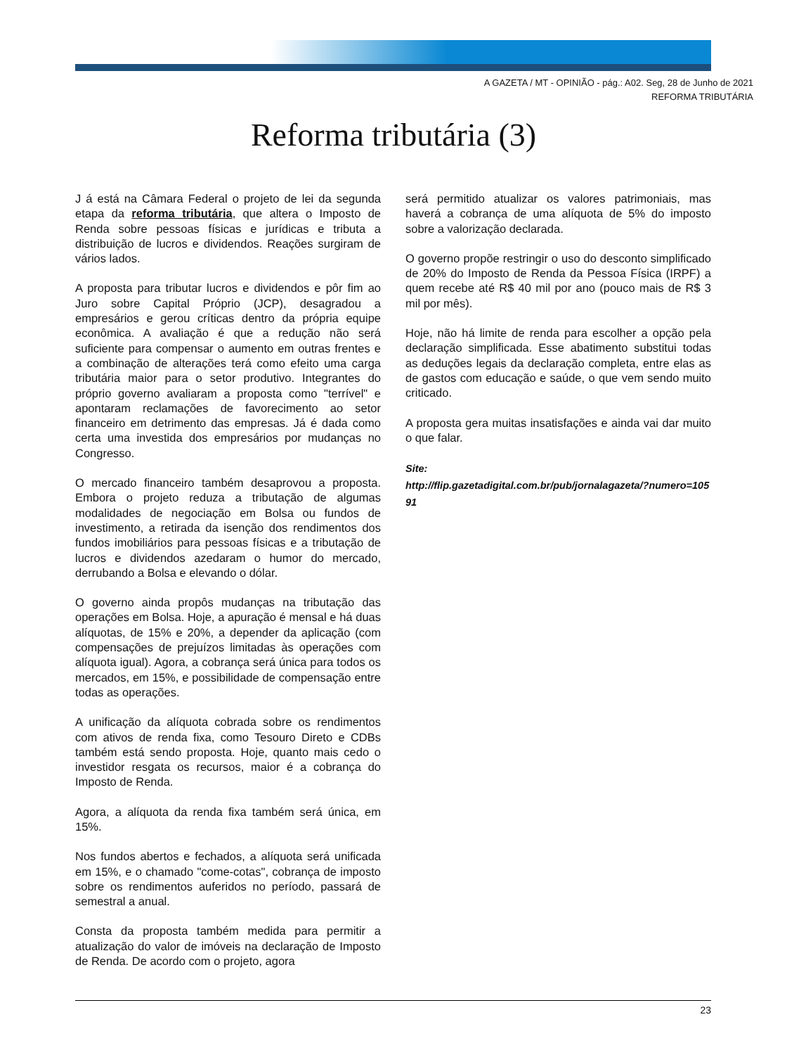A GAZETA / MT - OPINIÃO - pág.: A02. Seg, 28 de Junho de 2021
REFORMA TRIBUTÁRIA
Reforma tributária (3)
J á está na Câmara Federal o projeto de lei da segunda etapa da reforma tributária, que altera o Imposto de Renda sobre pessoas físicas e jurídicas e tributa a distribuição de lucros e dividendos. Reações surgiram de vários lados.
A proposta para tributar lucros e dividendos e pôr fim ao Juro sobre Capital Próprio (JCP), desagradou a empresários e gerou críticas dentro da própria equipe econômica. A avaliação é que a redução não será suficiente para compensar o aumento em outras frentes e a combinação de alterações terá como efeito uma carga tributária maior para o setor produtivo. Integrantes do próprio governo avaliaram a proposta como "terrível" e apontaram reclamações de favorecimento ao setor financeiro em detrimento das empresas. Já é dada como certa uma investida dos empresários por mudanças no Congresso.
O mercado financeiro também desaprovou a proposta. Embora o projeto reduza a tributação de algumas modalidades de negociação em Bolsa ou fundos de investimento, a retirada da isenção dos rendimentos dos fundos imobiliários para pessoas físicas e a tributação de lucros e dividendos azedaram o humor do mercado, derrubando a Bolsa e elevando o dólar.
O governo ainda propôs mudanças na tributação das operações em Bolsa. Hoje, a apuração é mensal e há duas alíquotas, de 15% e 20%, a depender da aplicação (com compensações de prejuízos limitadas às operações com alíquota igual). Agora, a cobrança será única para todos os mercados, em 15%, e possibilidade de compensação entre todas as operações.
A unificação da alíquota cobrada sobre os rendimentos com ativos de renda fixa, como Tesouro Direto e CDBs também está sendo proposta. Hoje, quanto mais cedo o investidor resgata os recursos, maior é a cobrança do Imposto de Renda.
Agora, a alíquota da renda fixa também será única, em 15%.
Nos fundos abertos e fechados, a alíquota será unificada em 15%, e o chamado "come-cotas", cobrança de imposto sobre os rendimentos auferidos no período, passará de semestral a anual.
Consta da proposta também medida para permitir a atualização do valor de imóveis na declaração de Imposto de Renda. De acordo com o projeto, agora
será permitido atualizar os valores patrimoniais, mas haverá a cobrança de uma alíquota de 5% do imposto sobre a valorização declarada.
O governo propõe restringir o uso do desconto simplificado de 20% do Imposto de Renda da Pessoa Física (IRPF) a quem recebe até R$ 40 mil por ano (pouco mais de R$ 3 mil por mês).
Hoje, não há limite de renda para escolher a opção pela declaração simplificada. Esse abatimento substitui todas as deduções legais da declaração completa, entre elas as de gastos com educação e saúde, o que vem sendo muito criticado.
A proposta gera muitas insatisfações e ainda vai dar muito o que falar.
Site:
http://flip.gazetadigital.com.br/pub/jornalagazeta/?numero=10591
23